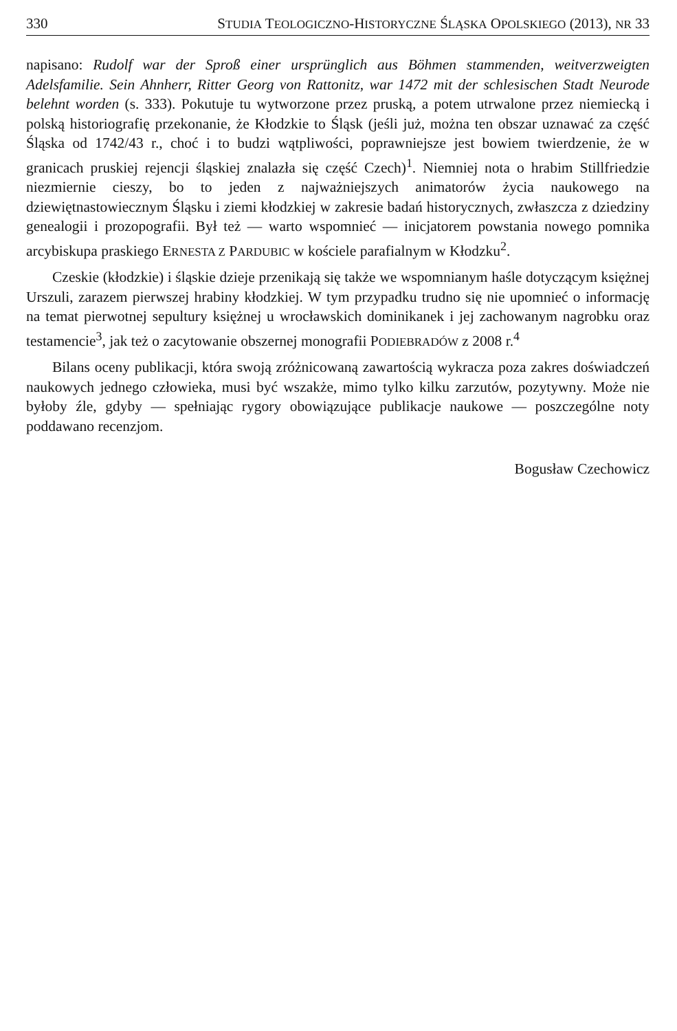330 STUDIA TEOLOGICZNO-HISTORYCZNE ŚLĄSKA OPOLSKIEGO (2013), NR 33
napisano: Rudolf war der Sproß einer ursprünglich aus Böhmen stammenden, weitverzweigten Adelsfamilie. Sein Ahnherr, Ritter Georg von Rattonitz, war 1472 mit der schlesischen Stadt Neurode belehnt worden (s. 333). Pokutuje tu wytworzone przez pruską, a potem utrwalone przez niemiecką i polską historiografię przekonanie, że Kłodzkie to Śląsk (jeśli już, można ten obszar uznawać za część Śląska od 1742/43 r., choć i to budzi wątpliwości, poprawniejsze jest bowiem twierdzenie, że w granicach pruskiej rejencji śląskiej znalazła się część Czech)<sup>1</sup>. Niemniej nota o hrabim Stillfriedzie niezmiernie cieszy, bo to jeden z najważniejszych animatorów życia naukowego na dziewiętnastowiecznym Śląsku i ziemi kłodzkiej w zakresie badań historycznych, zwłaszcza z dziedziny genealogii i prozopografii. Był też — warto wspomnieć — inicjatorem powstania nowego pomnika arcybiskupa praskiego ERNESTA Z PARDUBIC w kościele parafialnym w Kłodzku<sup>2</sup>.
Czeskie (kłodzkie) i śląskie dzieje przenikają się także we wspomnianym haśle dotyczącym księżnej Urszuli, zarazem pierwszej hrabiny kłodzkiej. W tym przypadku trudno się nie upomnieć o informację na temat pierwotnej sepultury księżnej u wrocławskich dominikanek i jej zachowanym nagrobku oraz testamencie<sup>3</sup>, jak też o zacytowanie obszernej monografii PODIEBRADÓW z 2008 r.<sup>4</sup>
Bilans oceny publikacji, która swoją zróżnicowaną zawartością wykracza poza zakres doświadczeń naukowych jednego człowieka, musi być wszakże, mimo tylko kilku zarzutów, pozytywny. Może nie byłoby źle, gdyby — spełniając rygory obowiązujące publikacje naukowe — poszczególne noty poddawano recenzjom.
Bogusław Czechowicz